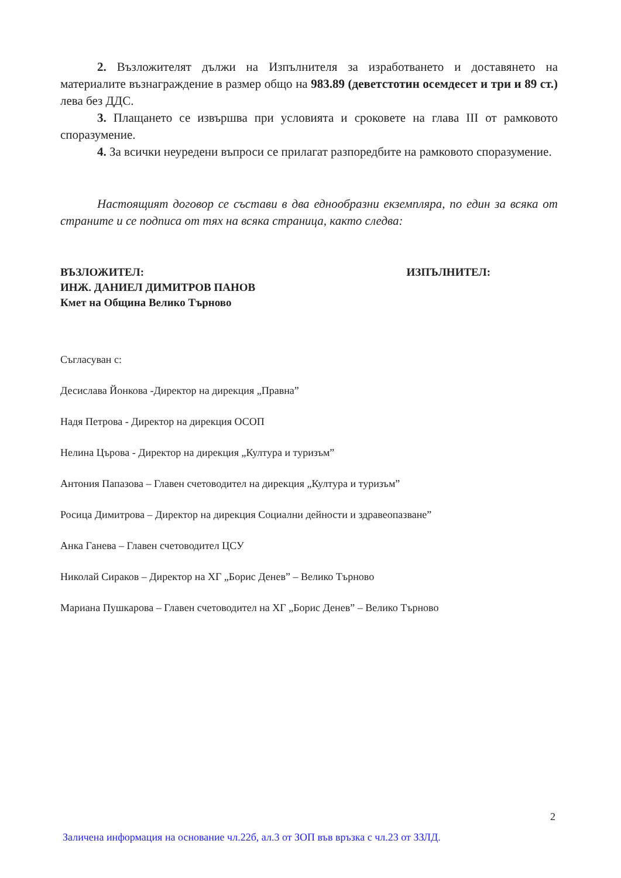2. Възложителят дължи на Изпълнителя за изработването и доставянето на материалите възнаграждение в размер общо на 983.89 (деветстотин осемдесет и три и 89 ст.) лева без ДДС.
3. Плащането се извършва при условията и сроковете на глава III от рамковото споразумение.
4. За всички неуредени въпроси се прилагат разпоредбите на рамковото споразумение.
Настоящият договор се състави в два еднообразни екземпляра, по един за всяка от страните и се подписа от тях на всяка страница, както следва:
ВЪЗЛОЖИТЕЛ:
ИНЖ. ДАНИЕЛ ДИМИТРОВ ПАНОВ
Кмет на Община Велико Търново
ИЗПЪЛНИТЕЛ:
Съгласуван с:
Десислава Йонкова -Директор на дирекция „Правна”
Надя Петрова - Директор на дирекция ОСОП
Нелина Църова - Директор на дирекция „Култура и туризъм”
Антония Папазова – Главен счетоводител на дирекция „Култура и туризъм”
Росица Димитрова – Директор на дирекция Социални дейности и здравеопазване”
Анка Ганева – Главен счетоводител ЦСУ
Николай Сираков – Директор на ХГ „Борис Денев” – Велико Търново
Мариана Пушкарова – Главен счетоводител на ХГ „Борис Денев” – Велико Търново
2
Заличена информация на основание чл.22б, ал.3 от ЗОП във връзка с чл.23 от ЗЗЛД.